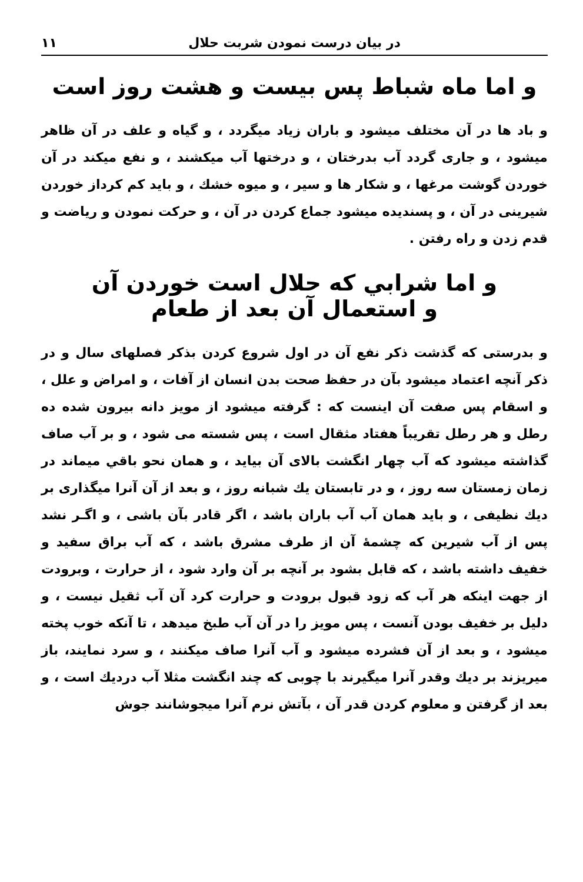در بیان درست نمودن شربت حلال ۱۱
و اما ماه شباط پس بیست و هشت روز است
و باد ها در آن مختلف میشود و باران زیاد میگردد ، و گیاه و علف در آن ظاهر میشود ، و جاری گردد آب بدرختان ، و درختها آب میکشند ، و نفع میکند در آن خوردن گوشت مرغها ، و شکار ها و سیر ، و میوه خشك ، و باید کم کرداز خوردن شیرینی در آن ، و پسندیده میشود جماع کردن در آن ، و حرکت نمودن و ریاضت و قدم زدن و راه رفتن .
و اما شرابي که حلال است خوردن آن
و استعمال آن بعد از طعام
و بدرستی که گذشت ذکر نفع آن در اول شروع کردن بذکر فصلهای سال و در ذکر آنچه اعتماد میشود بآن در حفظ صحت بدن انسان از آفات ، و امراض و علل ، و اسقام پس صفت آن اینست که : گرفته میشود از مویز دانه بیرون شده ده رطل و هر رطل تقریباً هفتاد مثقال است ، پس شسته می شود ، و بر آب صاف گذاشته میشود که آب چهار انگشت بالای آن بیاید ، و همان نحو باقي میماند در زمان زمستان سه روز ، و در تابستان یك شبانه روز ، و بعد از آن آنرا میگذاری بر دیك نظیفی ، و باید همان آب آب باران باشد ، اگر قادر بآن باشی ، و اگـر نشد پس از آب شیرین که چشمهٔ آن از طرف مشرق باشد ، که آب براق سفید و خفیف داشته باشد ، که قابل بشود بر آنچه بر آن وارد شود ، از حرارت ، وبرودت از جهت اینکه هر آب که زود قبول برودت و حرارت کرد آن آب ثقیل نیست ، و دلیل بر خفیف بودن آنست ، پس مویز را در آن آب طبخ میدهد ، تا آنکه خوب پخته میشود ، و بعد از آن فشرده میشود و آب آنرا صاف میکنند ، و سرد نمایند، باز میریزند بر دیك وقدر آنرا میگیرند با چوبی که چند انگشت مثلا آب دردیك است ، و بعد از گرفتن و معلوم کردن قدر آن ، بآتش نرم آنرا میجوشانند جوش